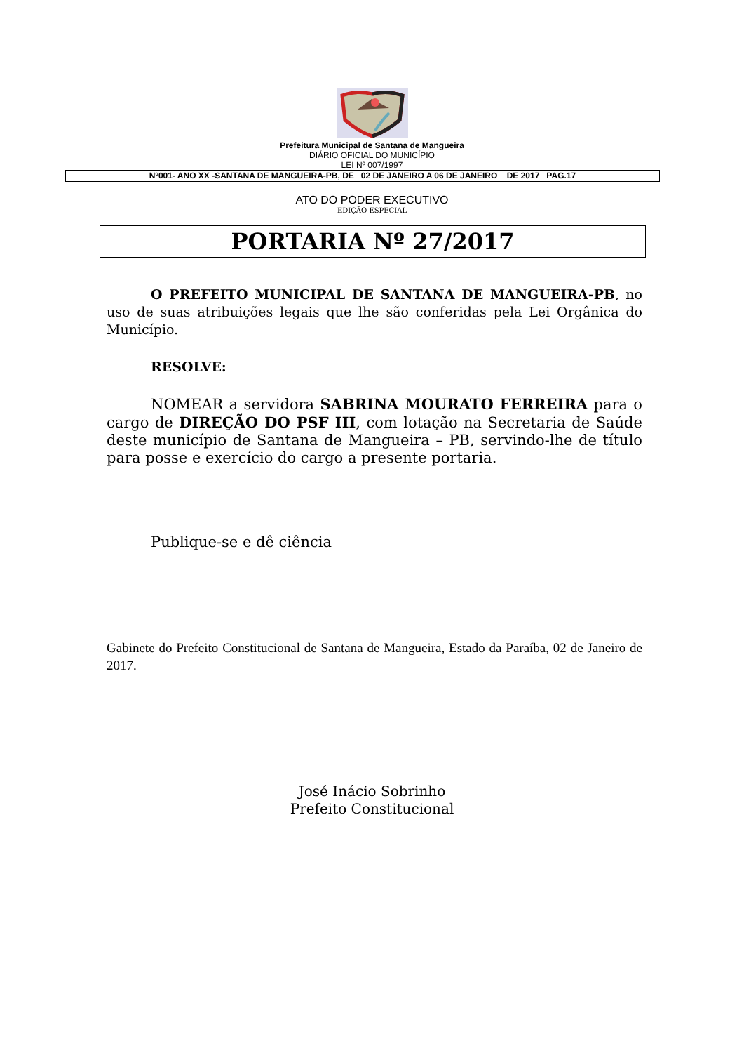Prefeitura Municipal de Santana de Mangueira
DIÁRIO OFICIAL DO MUNICÍPIO
LEI Nº 007/1997
Nº001- ANO XX -SANTANA DE MANGUEIRA-PB, DE 02 DE JANEIRO A 06 DE JANEIRO DE 2017 PAG.17
ATO DO PODER EXECUTIVO
EDIÇÃO ESPECIAL
PORTARIA Nº 27/2017
O PREFEITO MUNICIPAL DE SANTANA DE MANGUEIRA-PB, no uso de suas atribuições legais que lhe são conferidas pela Lei Orgânica do Município.
RESOLVE:
NOMEAR a servidora SABRINA MOURATO FERREIRA para o cargo de DIREÇÃO DO PSF III, com lotação na Secretaria de Saúde deste município de Santana de Mangueira – PB, servindo-lhe de título para posse e exercício do cargo a presente portaria.
Publique-se e dê ciência
Gabinete do Prefeito Constitucional de Santana de Mangueira, Estado da Paraíba, 02 de Janeiro de 2017.
José Inácio Sobrinho
Prefeito Constitucional